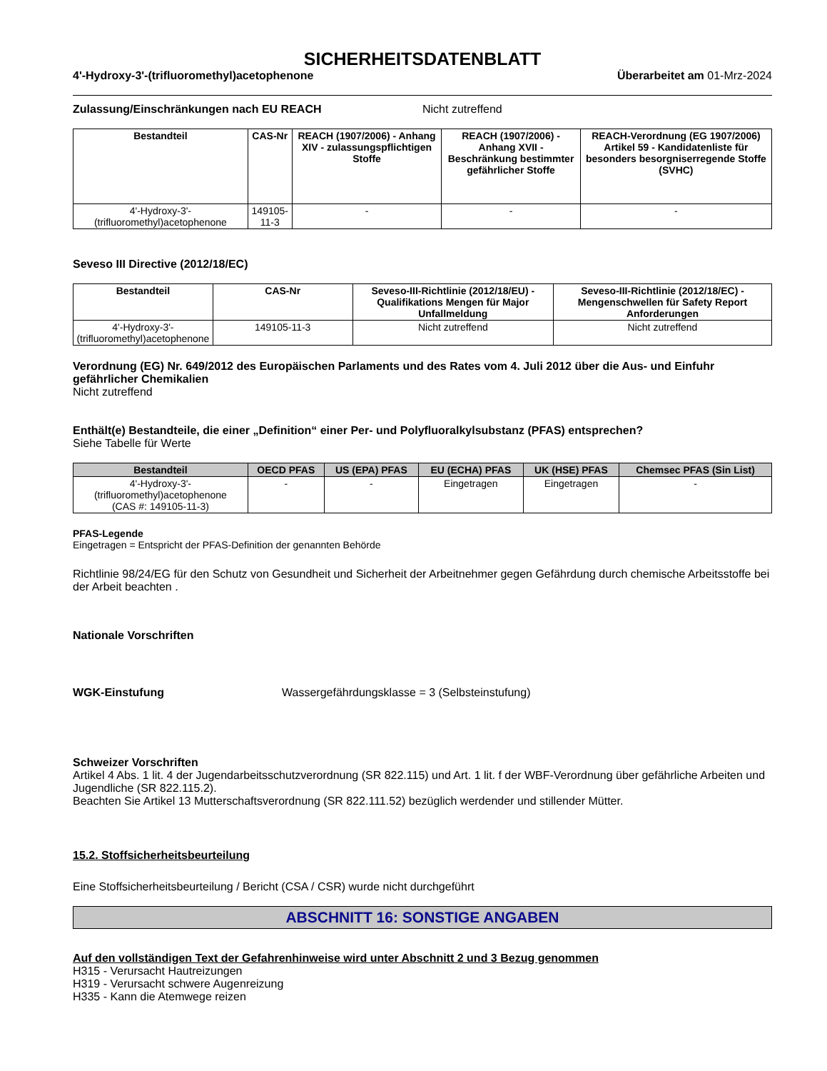SICHERHEITSDATENBLATT
4'-Hydroxy-3'-(trifluoromethyl)acetophenone Überarbeitet am 01-Mrz-2024
Zulassung/Einschränkungen nach EU REACH Nicht zutreffend
| Bestandteil | CAS-Nr | REACH (1907/2006) - Anhang XIV - zulassungspflichtigen Stoffe | REACH (1907/2006) - Anhang XVII - Beschränkung bestimmter gefährlicher Stoffe | REACH-Verordnung (EG 1907/2006) Artikel 59 - Kandidatenliste für besonders besorgniserregende Stoffe (SVHC) |
| --- | --- | --- | --- | --- |
| 4'-Hydroxy-3'-(trifluoromethyl)acetophenone | 149105-11-3 | - | - | - |
Seveso III Directive (2012/18/EC)
| Bestandteil | CAS-Nr | Seveso-III-Richtlinie (2012/18/EU) - Qualifikations Mengen für Major Unfallmeldung | Seveso-III-Richtlinie (2012/18/EC) - Mengenschwellen für Safety Report Anforderungen |
| --- | --- | --- | --- |
| 4'-Hydroxy-3'-(trifluoromethyl)acetophenone | 149105-11-3 | Nicht zutreffend | Nicht zutreffend |
Verordnung (EG) Nr. 649/2012 des Europäischen Parlaments und des Rates vom 4. Juli 2012 über die Aus- und Einfuhr gefährlicher Chemikalien
Nicht zutreffend
Enthält(e) Bestandteile, die einer „Definition“ einer Per- und Polyfluoralkylsubstanz (PFAS) entsprechen?
Siehe Tabelle für Werte
| Bestandteil | OECD PFAS | US (EPA) PFAS | EU (ECHA) PFAS | UK (HSE) PFAS | Chemsec PFAS (Sin List) |
| --- | --- | --- | --- | --- | --- |
| 4'-Hydroxy-3'-(trifluoromethyl)acetophenone (CAS #: 149105-11-3) | - | - | Eingetragen | Eingetragen | - |
PFAS-Legende
Eingetragen = Entspricht der PFAS-Definition der genannten Behörde
Richtlinie 98/24/EG für den Schutz von Gesundheit und Sicherheit der Arbeitnehmer gegen Gefährdung durch chemische Arbeitsstoffe bei der Arbeit beachten .
Nationale Vorschriften
WGK-Einstufung Wassergefährdungsklasse = 3 (Selbsteinstufung)
Schweizer Vorschriften
Artikel 4 Abs. 1 lit. 4 der Jugendarbeitsschutzverordnung (SR 822.115) und Art. 1 lit. f der WBF-Verordnung über gefährliche Arbeiten und Jugendliche (SR 822.115.2).
Beachten Sie Artikel 13 Mutterschaftsverordnung (SR 822.111.52) bezüglich werdender und stillender Mütter.
15.2. Stoffsicherheitsbeurteilung
Eine Stoffsicherheitsbeurteilung / Bericht (CSA / CSR) wurde nicht durchgeführt
ABSCHNITT 16: SONSTIGE ANGABEN
Auf den vollständigen Text der Gefahrenhinweise wird unter Abschnitt 2 und 3 Bezug genommen
H315 - Verursacht Hautreizungen
H319 - Verursacht schwere Augenreizung
H335 - Kann die Atemwege reizen